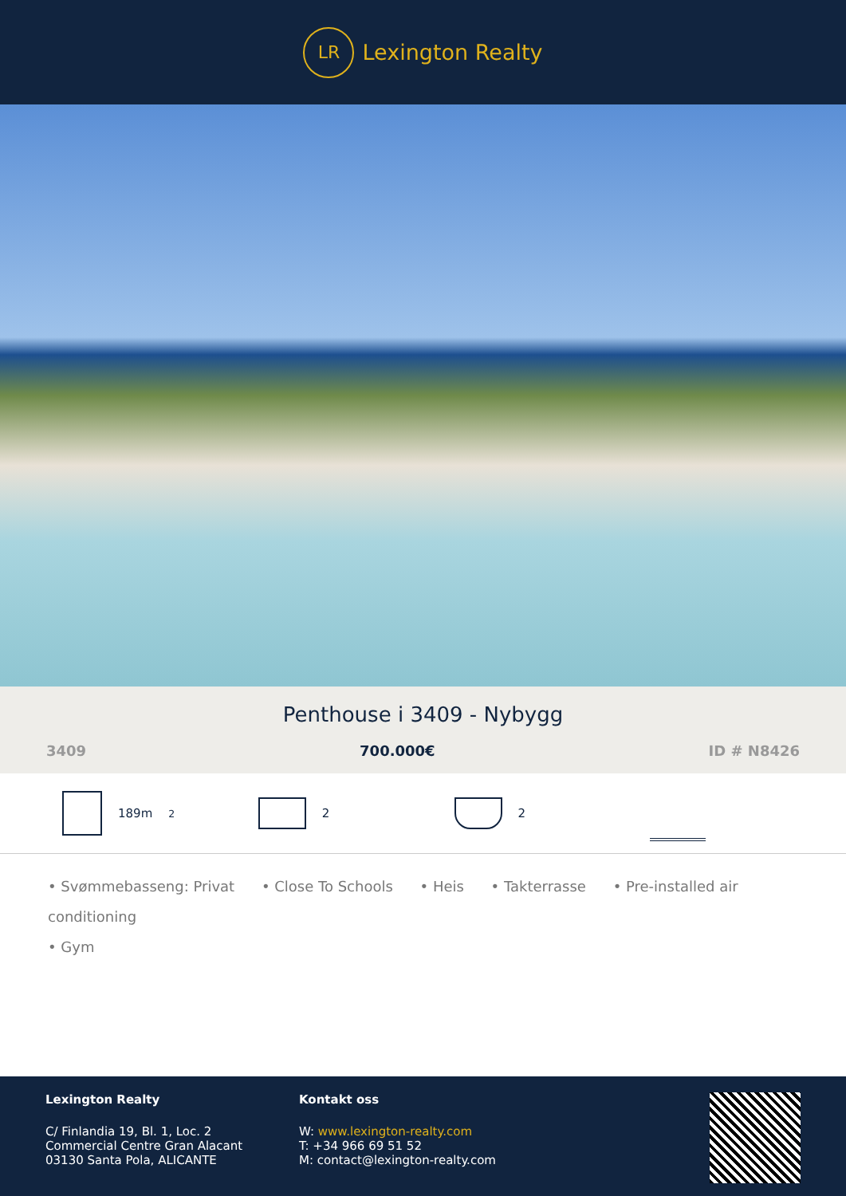LR
Lexington Realty
Penthouse i 3409 - Nybygg
3409 700.000€ ID # N8426
189m<sup>2</sup> 2 2
• Svømmebasseng: Privat • Close To Schools • Heis • Takterrasse • Pre-installed air conditioning
• Gym
Lexington Realty
C/ Finlandia 19, Bl. 1, Loc. 2
Commercial Centre Gran Alacant
03130 Santa Pola, ALICANTE
Kontakt oss
W: www.lexington-realty.com
T: +34 966 69 51 52
M: contact@lexington-realty.com